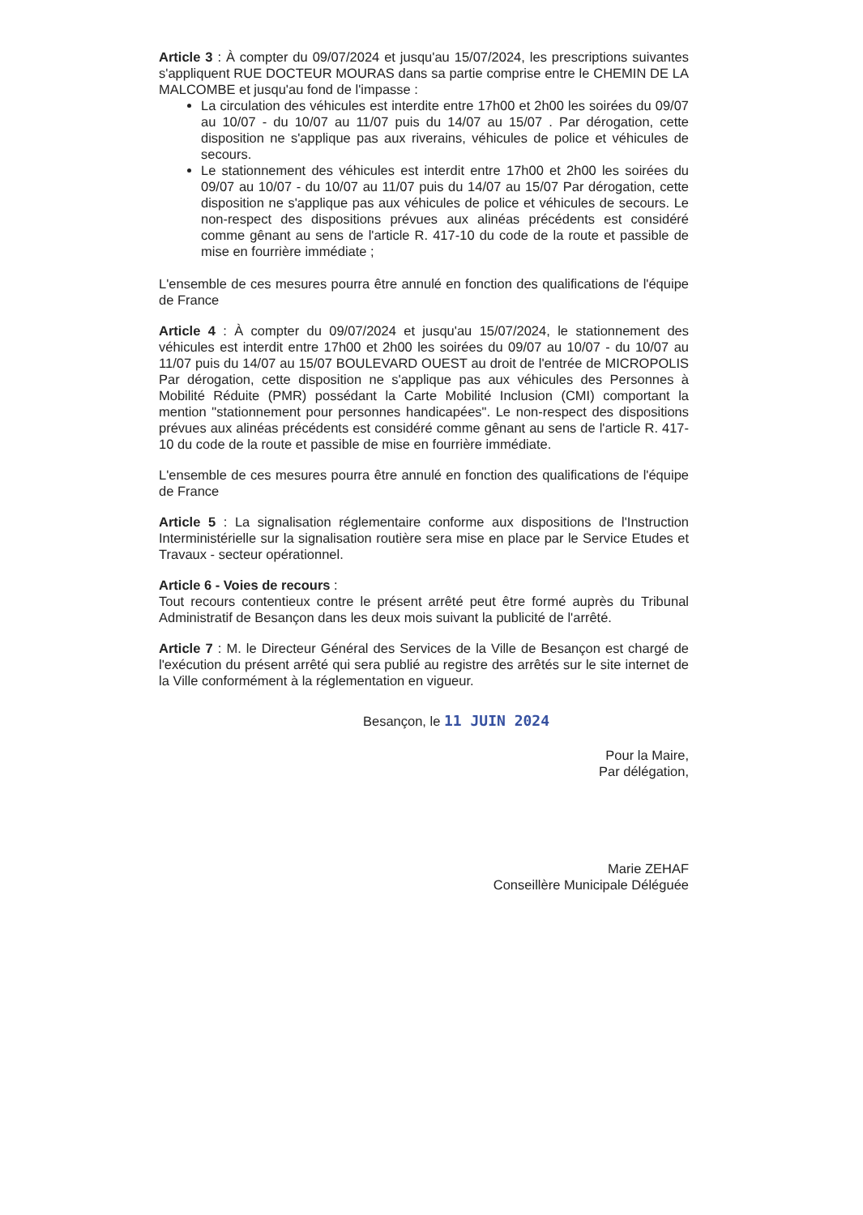Article 3 : À compter du 09/07/2024 et jusqu'au 15/07/2024, les prescriptions suivantes s'appliquent RUE DOCTEUR MOURAS dans sa partie comprise entre le CHEMIN DE LA MALCOMBE et jusqu'au fond de l'impasse :
La circulation des véhicules est interdite entre 17h00 et 2h00 les soirées du 09/07 au 10/07 - du 10/07 au 11/07 puis du 14/07 au 15/07 . Par dérogation, cette disposition ne s'applique pas aux riverains, véhicules de police et véhicules de secours.
Le stationnement des véhicules est interdit entre 17h00 et 2h00 les soirées du 09/07 au 10/07 - du 10/07 au 11/07 puis du 14/07 au 15/07 Par dérogation, cette disposition ne s'applique pas aux véhicules de police et véhicules de secours. Le non-respect des dispositions prévues aux alinéas précédents est considéré comme gênant au sens de l'article R. 417-10 du code de la route et passible de mise en fourrière immédiate ;
L'ensemble de ces mesures pourra être annulé en fonction des qualifications de l'équipe de France
Article 4 : À compter du 09/07/2024 et jusqu'au 15/07/2024, le stationnement des véhicules est interdit entre 17h00 et 2h00 les soirées du 09/07 au 10/07 - du 10/07 au 11/07 puis du 14/07 au 15/07 BOULEVARD OUEST au droit de l'entrée de MICROPOLIS Par dérogation, cette disposition ne s'applique pas aux véhicules des Personnes à Mobilité Réduite (PMR) possédant la Carte Mobilité Inclusion (CMI) comportant la mention "stationnement pour personnes handicapées". Le non-respect des dispositions prévues aux alinéas précédents est considéré comme gênant au sens de l'article R. 417-10 du code de la route et passible de mise en fourrière immédiate.
L'ensemble de ces mesures pourra être annulé en fonction des qualifications de l'équipe de France
Article 5 : La signalisation réglementaire conforme aux dispositions de l'Instruction Interministérielle sur la signalisation routière sera mise en place par le Service Etudes et Travaux - secteur opérationnel.
Article 6 - Voies de recours :
Tout recours contentieux contre le présent arrêté peut être formé auprès du Tribunal Administratif de Besançon dans les deux mois suivant la publicité de l'arrêté.
Article 7 : M. le Directeur Général des Services de la Ville de Besançon est chargé de l'exécution du présent arrêté qui sera publié au registre des arrêtés sur le site internet de la Ville conformément à la réglementation en vigueur.
Besançon, le 11 JUIN 2024
Pour la Maire,
Par délégation,
Marie ZEHAF
Conseillère Municipale Déléguée